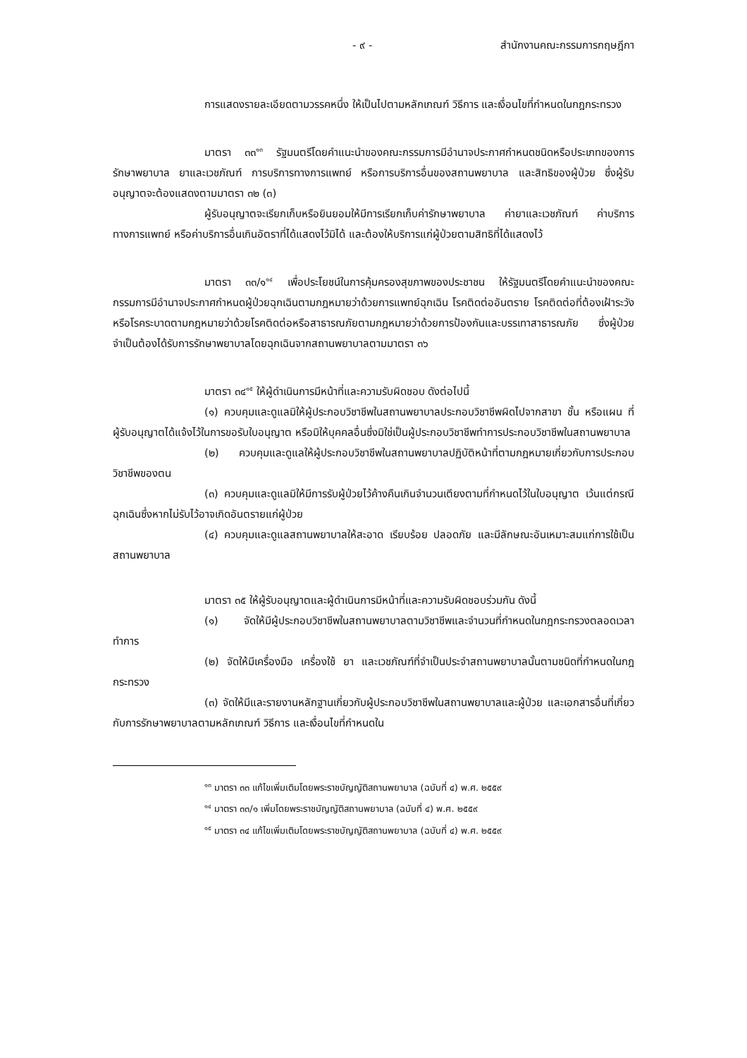- ๙ - สำนักงานคณะกรรมการกฤษฎีกา
การแสดงรายละเอียดตามวรรคหนึ่ง ให้เป็นไปตามหลักเกณฑ์ วิธีการ และเงื่อนไขที่กำหนดในกฎกระทรวง
มาตรา ๓๓<sup>๑๓</sup> รัฐมนตรีโดยคำแนะนำของคณะกรรมการมีอำนาจประกาศกำหนดชนิดหรือประเภทของการรักษาพยาบาล ยาและเวชภัณฑ์ การบริการทางการแพทย์ หรือการบริการอื่นของสถานพยาบาล และสิทธิของผู้ป่วย ซึ่งผู้รับอนุญาตจะต้องแสดงตามมาตรา ๓๒ (๓)
ผู้รับอนุญาตจะเรียกเก็บหรือยินยอมให้มีการเรียกเก็บค่ารักษาพยาบาล ค่ายาและเวชภัณฑ์ ค่าบริการทางการแพทย์ หรือค่าบริการอื่นเกินอัตราที่ได้แสดงไว้มิได้ และต้องให้บริการแก่ผู้ป่วยตามสิทธิที่ได้แสดงไว้
มาตรา ๓๓/๑<sup>๑๔</sup> เพื่อประโยชน์ในการคุ้มครองสุขภาพของประชาชน ให้รัฐมนตรีโดยคำแนะนำของคณะกรรมการมีอำนาจประกาศกำหนดผู้ป่วยฉุกเฉินตามกฎหมายว่าด้วยการแพทย์ฉุกเฉิน โรคติดต่ออันตราย โรคติดต่อที่ต้องเฝ้าระวัง หรือโรคระบาดตามกฎหมายว่าด้วยโรคติดต่อหรือสาธารณภัยตามกฎหมายว่าด้วยการป้องกันและบรรเทาสาธารณภัย ซึ่งผู้ป่วยจำเป็นต้องได้รับการรักษาพยาบาลโดยฉุกเฉินจากสถานพยาบาลตามมาตรา ๓๖
มาตรา ๓๔<sup>๑๕</sup> ให้ผู้ดำเนินการมีหน้าที่และความรับผิดชอบ ดังต่อไปนี้
(๑) ควบคุมและดูแลมิให้ผู้ประกอบวิชาชีพในสถานพยาบาลประกอบวิชาชีพผิดไปจากสาขา ชั้น หรือแผน ที่ผู้รับอนุญาตได้แจ้งไว้ในการขอรับใบอนุญาต หรือมิให้บุคคลอื่นซึ่งมิใช่เป็นผู้ประกอบวิชาชีพทำการประกอบวิชาชีพในสถานพยาบาล
(๒) ควบคุมและดูแลให้ผู้ประกอบวิชาชีพในสถานพยาบาลปฏิบัติหน้าที่ตามกฎหมายเกี่ยวกับการประกอบวิชาชีพของตน
(๓) ควบคุมและดูแลมิให้มีการรับผู้ป่วยไว้ค้างคืนเกินจำนวนเตียงตามที่กำหนดไว้ในใบอนุญาต เว้นแต่กรณีฉุกเฉินซึ่งหากไม่รับไว้อาจเกิดอันตรายแก่ผู้ป่วย
(๔) ควบคุมและดูแลสถานพยาบาลให้สะอาด เรียบร้อย ปลอดภัย และมีลักษณะอันเหมาะสมแก่การใช้เป็นสถานพยาบาล
มาตรา ๓๕ ให้ผู้รับอนุญาตและผู้ดำเนินการมีหน้าที่และความรับผิดชอบร่วมกัน ดังนี้
(๑) จัดให้มีผู้ประกอบวิชาชีพในสถานพยาบาลตามวิชาชีพและจำนวนที่กำหนดในกฎกระทรวงตลอดเวลาทำการ
(๒) จัดให้มีเครื่องมือ เครื่องใช้ ยา และเวชภัณฑ์ที่จำเป็นประจำสถานพยาบาลนั้นตามชนิดที่กำหนดในกฎกระทรวง
(๓) จัดให้มีและรายงานหลักฐานเกี่ยวกับผู้ประกอบวิชาชีพในสถานพยาบาลและผู้ป่วย และเอกสารอื่นที่เกี่ยวกับการรักษาพยาบาลตามหลักเกณฑ์ วิธีการ และเงื่อนไขที่กำหนดใน
<sup>๑๓</sup> มาตรา ๓๓ แก้ไขเพิ่มเติมโดยพระราชบัญญัติสถานพยาบาล (ฉบับที่ ๔) พ.ศ. ๒๕๕๙
<sup>๑๔</sup> มาตรา ๓๓/๑ เพิ่มโดยพระราชบัญญัติสถานพยาบาล (ฉบับที่ ๔) พ.ศ. ๒๕๕๙
<sup>๑๕</sup> มาตรา ๓๔ แก้ไขเพิ่มเติมโดยพระราชบัญญัติสถานพยาบาล (ฉบับที่ ๔) พ.ศ. ๒๕๕๙